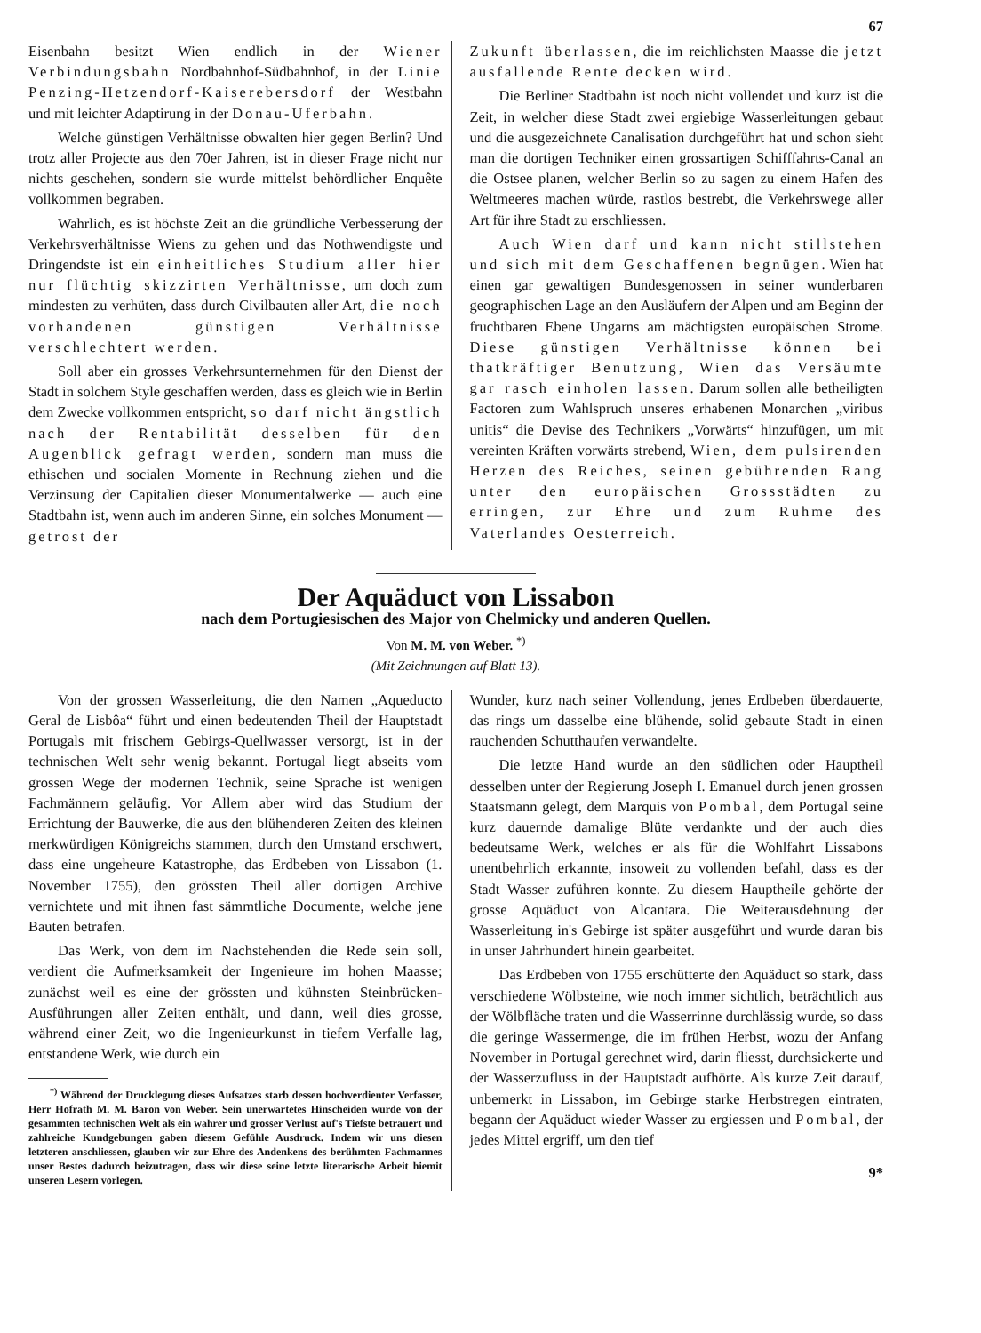67
Eisenbahn besitzt Wien endlich in der Wiener Verbindungsbahn Nordbahnhof-Südbahnhof, in der Linie Penzing-Hetzendorf-Kaiserebersdorf der Westbahn und mit leichter Adaptirung in der Donau-Uferbahn.
Welche günstigen Verhältnisse obwalten hier gegen Berlin? Und trotz aller Projecte aus den 70er Jahren, ist in dieser Frage nicht nur nichts geschehen, sondern sie wurde mittelst behördlicher Enquête vollkommen begraben.
Wahrlich, es ist höchste Zeit an die gründliche Verbesserung der Verkehrsverhältnisse Wiens zu gehen und das Nothwendigste und Dringendste ist ein einheitliches Studium aller hier nur flüchtig skizzirten Verhältnisse, um doch zum mindesten zu verhüten, dass durch Civilbauten aller Art, die noch vorhandenen günstigen Verhältnisse verschlechtert werden.
Soll aber ein grosses Verkehrsunternehmen für den Dienst der Stadt in solchem Style geschaffen werden, dass es gleich wie in Berlin dem Zwecke vollkommen entspricht, so darf nicht ängstlich nach der Rentabilität desselben für den Augenblick gefragt werden, sondern man muss die ethischen und socialen Momente in Rechnung ziehen und die Verzinsung der Capitalien dieser Monumentalwerke — auch eine Stadtbahn ist, wenn auch im anderen Sinne, ein solches Monument — getrost der
Zukunft überlassen, die im reichlichsten Maasse die jetzt ausfallende Rente decken wird.
Die Berliner Stadtbahn ist noch nicht vollendet und kurz ist die Zeit, in welcher diese Stadt zwei ergiebige Wasserleitungen gebaut und die ausgezeichnete Canalisation durchgeführt hat und schon sieht man die dortigen Techniker einen grossartigen Schifffahrts-Canal an die Ostsee planen, welcher Berlin so zu sagen zu einem Hafen des Weltmeeres machen würde, rastlos bestrebt, die Verkehrswege aller Art für ihre Stadt zu erschliessen.
Auch Wien darf und kann nicht stillstehen und sich mit dem Geschaffenen begnügen. Wien hat einen gar gewaltigen Bundesgenossen in seiner wunderbaren geographischen Lage an den Ausläufern der Alpen und am Beginn der fruchtbaren Ebene Ungarns am mächtigsten europäischen Strome. Diese günstigen Verhältnisse können bei thatkräftiger Benutzung, Wien das Versäumte gar rasch einholen lassen. Darum sollen alle betheiligten Factoren zum Wahlspruch unseres erhabenen Monarchen „viribus unitis“ die Devise des Technikers „Vorwärts“ hinzufügen, um mit vereinten Kräften vorwärts strebend, Wien, dem pulsirenden Herzen des Reiches, seinen gebührenden Rang unter den europäischen Grossstädten zu erringen, zur Ehre und zum Ruhme des Vaterlandes Oesterreich.
Der Aquäduct von Lissabon
nach dem Portugiesischen des Major von Chelmicky und anderen Quellen.
Von M. M. von Weber. <sup>*)</sup>
(Mit Zeichnungen auf Blatt 13).
Von der grossen Wasserleitung, die den Namen „Aqueducto Geral de Lisbôa“ führt und einen bedeutenden Theil der Hauptstadt Portugals mit frischem Gebirgs-Quellwasser versorgt, ist in der technischen Welt sehr wenig bekannt. Portugal liegt abseits vom grossen Wege der modernen Technik, seine Sprache ist wenigen Fachmännern geläufig. Vor Allem aber wird das Studium der Errichtung der Bauwerke, die aus den blühenderen Zeiten des kleinen merkwürdigen Königreichs stammen, durch den Umstand erschwert, dass eine ungeheure Katastrophe, das Erdbeben von Lissabon (1. November 1755), den grössten Theil aller dortigen Archive vernichtete und mit ihnen fast sämmtliche Documente, welche jene Bauten betrafen.
Das Werk, von dem im Nachstehenden die Rede sein soll, verdient die Aufmerksamkeit der Ingenieure im hohen Maasse; zunächst weil es eine der grössten und kühnsten Steinbrücken-Ausführungen aller Zeiten enthält, und dann, weil dies grosse, während einer Zeit, wo die Ingenieurkunst in tiefem Verfalle lag, entstandene Werk, wie durch ein
<sup>*)</sup> Während der Drucklegung dieses Aufsatzes starb dessen hochverdienter Verfasser, Herr Hofrath M. M. Baron von Weber. Sein unerwartetes Hinscheiden wurde von der gesammten technischen Welt als ein wahrer und grosser Verlust auf's Tiefste betrauert und zahlreiche Kundgebungen gaben diesem Gefühle Ausdruck. Indem wir uns diesen letzteren anschliessen, glauben wir zur Ehre des Andenkens des berühmten Fachmannes unser Bestes dadurch beizutragen, dass wir diese seine letzte literarische Arbeit hiemit unseren Lesern vorlegen.
Wunder, kurz nach seiner Vollendung, jenes Erdbeben überdauerte, das rings um dasselbe eine blühende, solid gebaute Stadt in einen rauchenden Schutthaufen verwandelte.
Die letzte Hand wurde an den südlichen oder Hauptheil desselben unter der Regierung Joseph I. Emanuel durch jenen grossen Staatsmann gelegt, dem Marquis von Pombal, dem Portugal seine kurz dauernde damalige Blüte verdankte und der auch dies bedeutsame Werk, welches er als für die Wohlfahrt Lissabons unentbehrlich erkannte, insoweit zu vollenden befahl, dass es der Stadt Wasser zuführen konnte. Zu diesem Hauptheile gehörte der grosse Aquäduct von Alcantara. Die Weiterausdehnung der Wasserleitung in's Gebirge ist später ausgeführt und wurde daran bis in unser Jahrhundert hinein gearbeitet.
Das Erdbeben von 1755 erschütterte den Aquäduct so stark, dass verschiedene Wölbsteine, wie noch immer sichtlich, beträchtlich aus der Wölbfläche traten und die Wasserrinne durchlässig wurde, so dass die geringe Wassermenge, die im frühen Herbst, wozu der Anfang November in Portugal gerechnet wird, darin fliesst, durchsickerte und der Wasserzufluss in der Hauptstadt aufhörte. Als kurze Zeit darauf, unbemerkt in Lissabon, im Gebirge starke Herbstregen eintraten, begann der Aquäduct wieder Wasser zu ergiessen und Pombal, der jedes Mittel ergriff, um den tief
9*